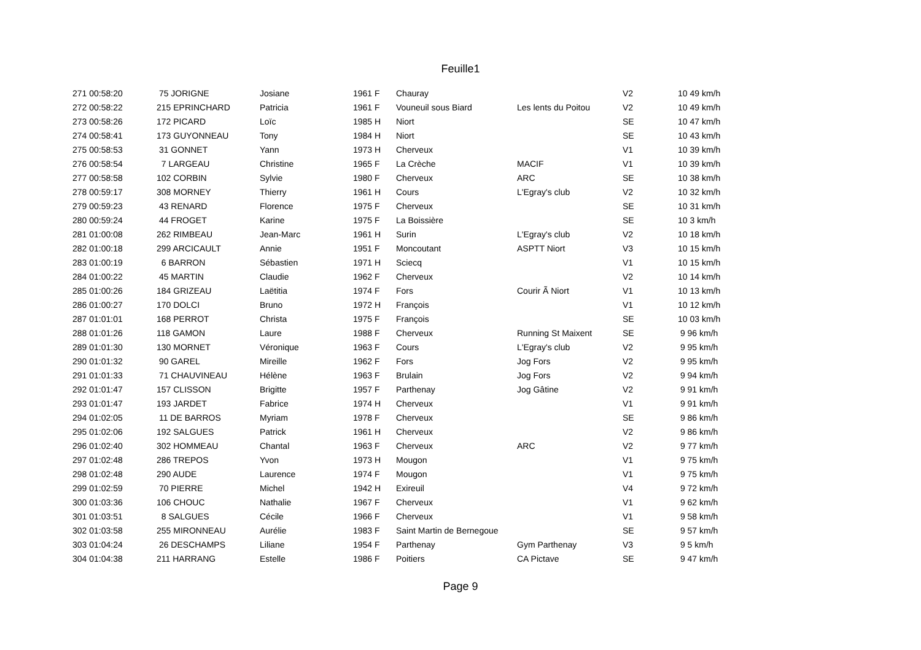Feuille1
| 271 00:58:20 | 75 JORIGNE | Josiane | 1961 F | Chauray | | V2 | 10 49 km/h |
| 272 00:58:22 | 215 EPRINCHARD | Patricia | 1961 F | Vouneuil sous Biard | Les lents du Poitou | V2 | 10 49 km/h |
| 273 00:58:26 | 172 PICARD | Loïc | 1985 H | Niort | | SE | 10 47 km/h |
| 274 00:58:41 | 173 GUYONNEAU | Tony | 1984 H | Niort | | SE | 10 43 km/h |
| 275 00:58:53 | 31 GONNET | Yann | 1973 H | Cherveux | | V1 | 10 39 km/h |
| 276 00:58:54 | 7 LARGEAU | Christine | 1965 F | La Crèche | MACIF | V1 | 10 39 km/h |
| 277 00:58:58 | 102 CORBIN | Sylvie | 1980 F | Cherveux | ARC | SE | 10 38 km/h |
| 278 00:59:17 | 308 MORNEY | Thierry | 1961 H | Cours | L'Egray's club | V2 | 10 32 km/h |
| 279 00:59:23 | 43 RENARD | Florence | 1975 F | Cherveux | | SE | 10 31 km/h |
| 280 00:59:24 | 44 FROGET | Karine | 1975 F | La Boissière | | SE | 10 3 km/h |
| 281 01:00:08 | 262 RIMBEAU | Jean-Marc | 1961 H | Surin | L'Egray's club | V2 | 10 18 km/h |
| 282 01:00:18 | 299 ARCICAULT | Annie | 1951 F | Moncoutant | ASPTT Niort | V3 | 10 15 km/h |
| 283 01:00:19 | 6 BARRON | Sébastien | 1971 H | Sciecq | | V1 | 10 15 km/h |
| 284 01:00:22 | 45 MARTIN | Claudie | 1962 F | Cherveux | | V2 | 10 14 km/h |
| 285 01:00:26 | 184 GRIZEAU | Laëtitia | 1974 F | Fors | Courir Ã Niort | V1 | 10 13 km/h |
| 286 01:00:27 | 170 DOLCI | Bruno | 1972 H | François | | V1 | 10 12 km/h |
| 287 01:01:01 | 168 PERROT | Christa | 1975 F | François | | SE | 10 03 km/h |
| 288 01:01:26 | 118 GAMON | Laure | 1988 F | Cherveux | Running St Maixent | SE | 9 96 km/h |
| 289 01:01:30 | 130 MORNET | Véronique | 1963 F | Cours | L'Egray's club | V2 | 9 95 km/h |
| 290 01:01:32 | 90 GAREL | Mireille | 1962 F | Fors | Jog Fors | V2 | 9 95 km/h |
| 291 01:01:33 | 71 CHAUVINEAU | Hélène | 1963 F | Brulain | Jog Fors | V2 | 9 94 km/h |
| 292 01:01:47 | 157 CLISSON | Brigitte | 1957 F | Parthenay | Jog Gâtine | V2 | 9 91 km/h |
| 293 01:01:47 | 193 JARDET | Fabrice | 1974 H | Cherveux | | V1 | 9 91 km/h |
| 294 01:02:05 | 11 DE BARROS | Myriam | 1978 F | Cherveux | | SE | 9 86 km/h |
| 295 01:02:06 | 192 SALGUES | Patrick | 1961 H | Cherveux | | V2 | 9 86 km/h |
| 296 01:02:40 | 302 HOMMEAU | Chantal | 1963 F | Cherveux | ARC | V2 | 9 77 km/h |
| 297 01:02:48 | 286 TREPOS | Yvon | 1973 H | Mougon | | V1 | 9 75 km/h |
| 298 01:02:48 | 290 AUDE | Laurence | 1974 F | Mougon | | V1 | 9 75 km/h |
| 299 01:02:59 | 70 PIERRE | Michel | 1942 H | Exireuil | | V4 | 9 72 km/h |
| 300 01:03:36 | 106 CHOUC | Nathalie | 1967 F | Cherveux | | V1 | 9 62 km/h |
| 301 01:03:51 | 8 SALGUES | Cécile | 1966 F | Cherveux | | V1 | 9 58 km/h |
| 302 01:03:58 | 255 MIRONNEAU | Aurélie | 1983 F | Saint Martin de Bernegoue | | SE | 9 57 km/h |
| 303 01:04:24 | 26 DESCHAMPS | Liliane | 1954 F | Parthenay | Gym Parthenay | V3 | 9 5 km/h |
| 304 01:04:38 | 211 HARRANG | Estelle | 1986 F | Poitiers | CA Pictave | SE | 9 47 km/h |
Page 9